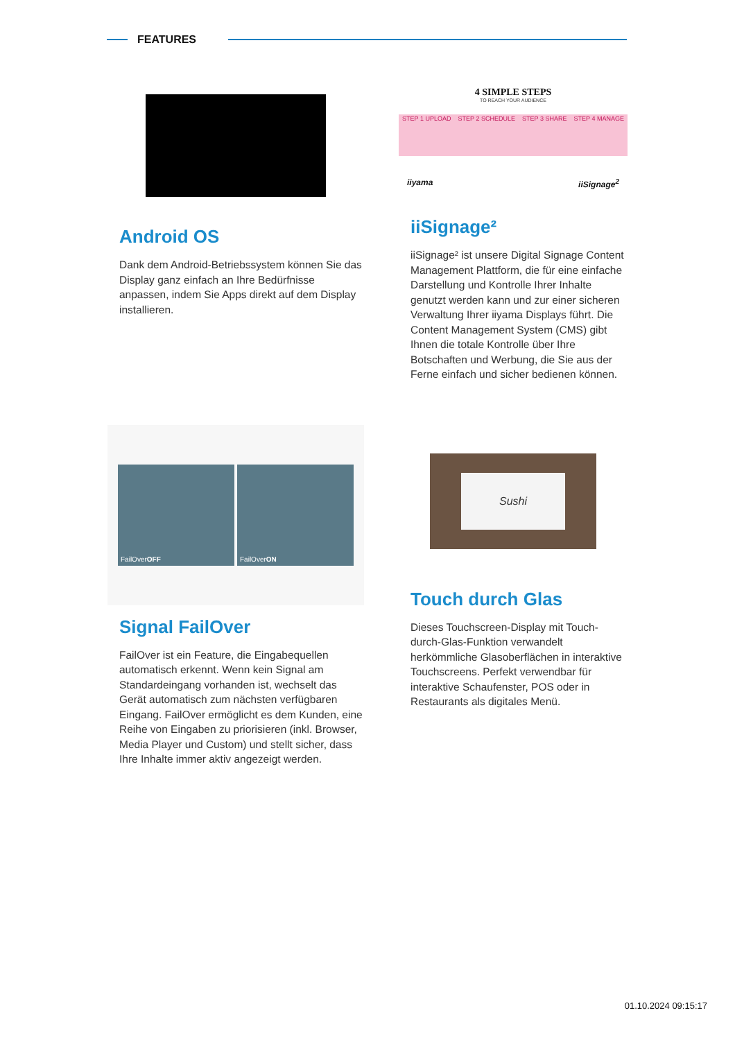FEATURES
Android OS
Dank dem Android-Betriebssystem können Sie das Display ganz einfach an Ihre Bedürfnisse anpassen, indem Sie Apps direkt auf dem Display installieren.
4 SIMPLE STEPS
TO REACH YOUR AUDIENCE
STEP 1 UPLOAD STEP 2 SCHEDULE STEP 3 SHARE STEP 4 MANAGE
iiyama iiSignage<sup>2</sup>
iiSignage²
iiSignage² ist unsere Digital Signage Content Management Plattform, die für eine einfache Darstellung und Kontrolle Ihrer Inhalte genutzt werden kann und zur einer sicheren Verwaltung Ihrer iiyama Displays führt. Die Content Management System (CMS) gibt Ihnen die totale Kontrolle über Ihre Botschaften und Werbung, die Sie aus der Ferne einfach und sicher bedienen können.
FailOver OFF FailOver ON
Signal FailOver
FailOver ist ein Feature, die Eingabequellen automatisch erkennt. Wenn kein Signal am Standardeingang vorhanden ist, wechselt das Gerät automatisch zum nächsten verfügbaren Eingang. FailOver ermöglicht es dem Kunden, eine Reihe von Eingaben zu priorisieren (inkl. Browser, Media Player und Custom) und stellt sicher, dass Ihre Inhalte immer aktiv angezeigt werden.
Sushi
Touch durch Glas
Dieses Touchscreen-Display mit Touch-durch-Glas-Funktion verwandelt herkömmliche Glasoberflächen in interaktive Touchscreens. Perfekt verwendbar für interaktive Schaufenster, POS oder in Restaurants als digitales Menü.
01.10.2024 09:15:17